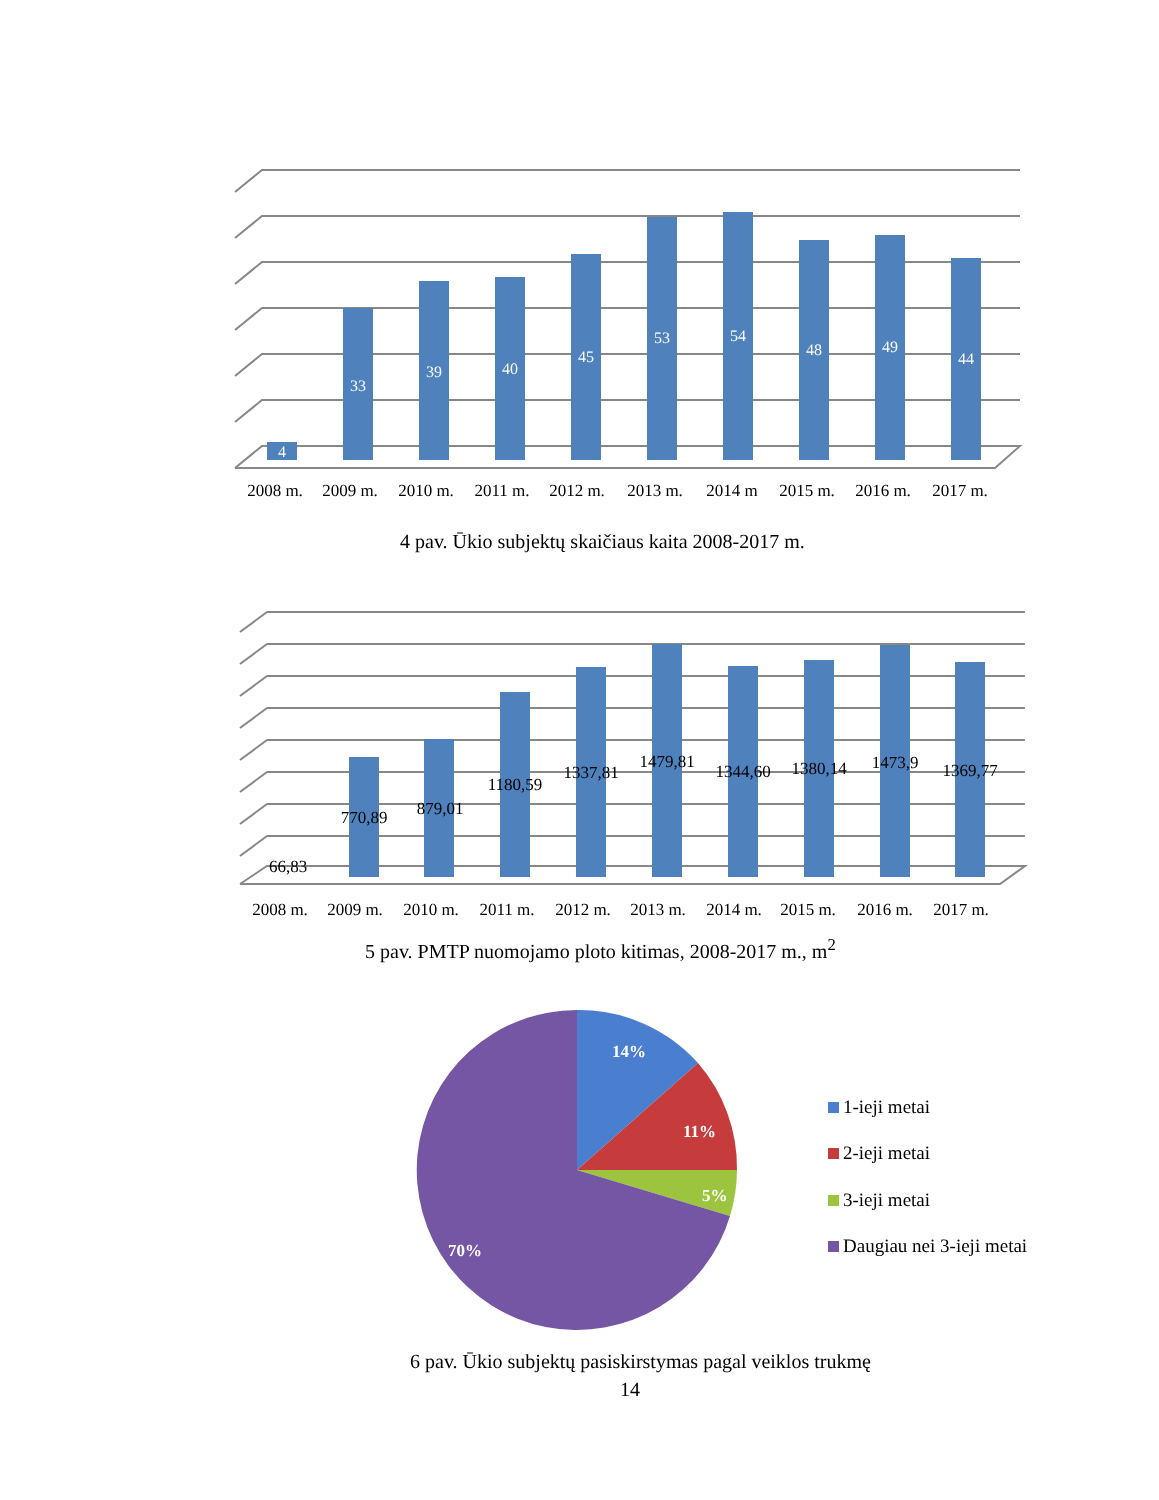4
33
39
40
45
53
54
48
49
44
2008 m.
2009 m.
2010 m.
2011 m.
2012 m.
2013 m.
2014 m
2015 m.
2016 m.
2017 m.
4 pav. Ūkio subjektų skaičiaus kaita 2008-2017 m.
66,83
770,89
879,01
1180,59
1337,81
1479,81
1344,60
1380,14
1473,9
1369,77
2008 m.
2009 m.
2010 m.
2011 m.
2012 m.
2013 m.
2014 m.
2015 m.
2016 m.
2017 m.
5 pav. PMTP nuomojamo ploto kitimas, 2008-2017 m., m<sup>2</sup>
14%
11%
5%
70%
1-ieji metai
2-ieji metai
3-ieji metai
Daugiau nei 3-ieji metai
6 pav. Ūkio subjektų pasiskirstymas pagal veiklos trukmę
14